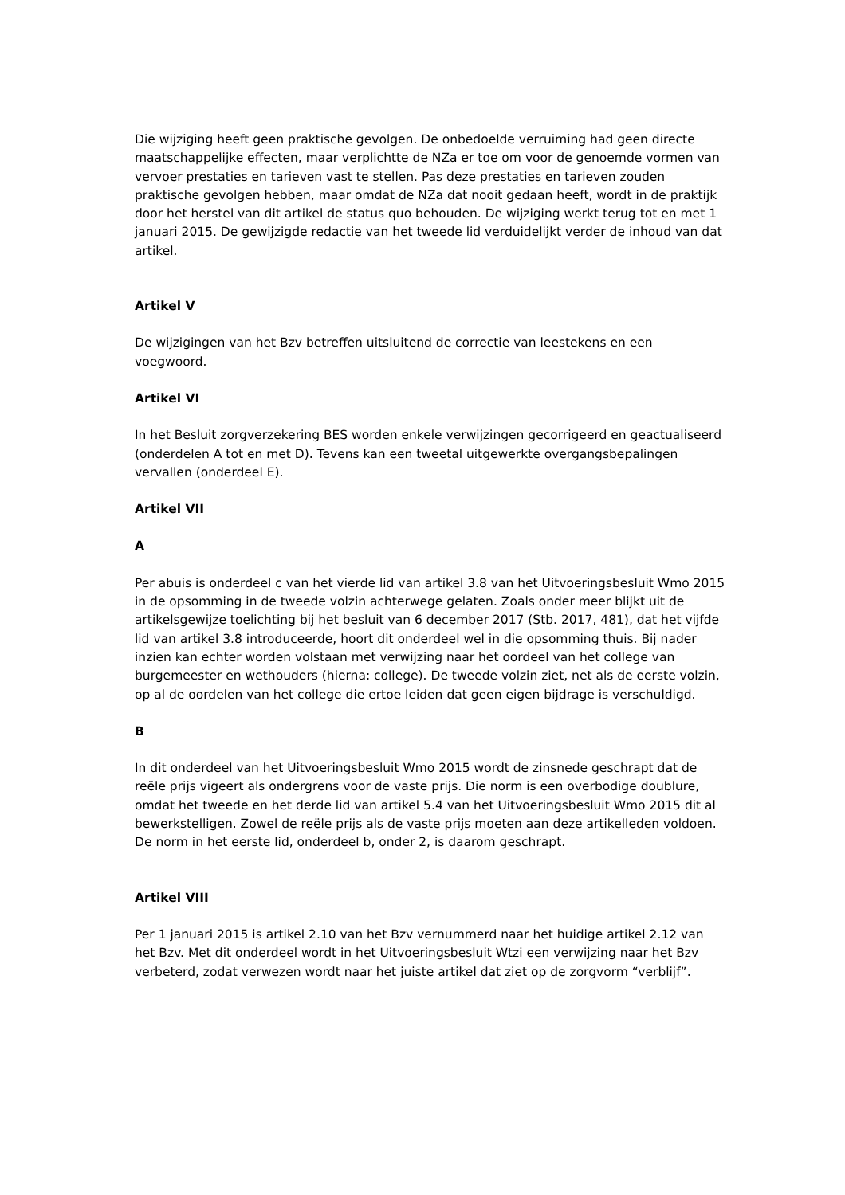Die wijziging heeft geen praktische gevolgen. De onbedoelde verruiming had geen directe maatschappelijke effecten, maar verplichtte de NZa er toe om voor de genoemde vormen van vervoer prestaties en tarieven vast te stellen. Pas deze prestaties en tarieven zouden praktische gevolgen hebben, maar omdat de NZa dat nooit gedaan heeft, wordt in de praktijk door het herstel van dit artikel de status quo behouden. De wijziging werkt terug tot en met 1 januari 2015. De gewijzigde redactie van het tweede lid verduidelijkt verder de inhoud van dat artikel.
Artikel V
De wijzigingen van het Bzv betreffen uitsluitend de correctie van leestekens en een voegwoord.
Artikel VI
In het Besluit zorgverzekering BES worden enkele verwijzingen gecorrigeerd en geactualiseerd (onderdelen A tot en met D). Tevens kan een tweetal uitgewerkte overgangsbepalingen vervallen (onderdeel E).
Artikel VII
A
Per abuis is onderdeel c van het vierde lid van artikel 3.8 van het Uitvoeringsbesluit Wmo 2015 in de opsomming in de tweede volzin achterwege gelaten. Zoals onder meer blijkt uit de artikelsgewijze toelichting bij het besluit van 6 december 2017 (Stb. 2017, 481), dat het vijfde lid van artikel 3.8 introduceerde, hoort dit onderdeel wel in die opsomming thuis. Bij nader inzien kan echter worden volstaan met verwijzing naar het oordeel van het college van burgemeester en wethouders (hierna: college). De tweede volzin ziet, net als de eerste volzin, op al de oordelen van het college die ertoe leiden dat geen eigen bijdrage is verschuldigd.
B
In dit onderdeel van het Uitvoeringsbesluit Wmo 2015 wordt de zinsnede geschrapt dat de reële prijs vigeert als ondergrens voor de vaste prijs. Die norm is een overbodige doublure, omdat het tweede en het derde lid van artikel 5.4 van het Uitvoeringsbesluit Wmo 2015 dit al bewerkstelligen. Zowel de reële prijs als de vaste prijs moeten aan deze artikelleden voldoen. De norm in het eerste lid, onderdeel b, onder 2, is daarom geschrapt.
Artikel VIII
Per 1 januari 2015 is artikel 2.10 van het Bzv vernummerd naar het huidige artikel 2.12 van het Bzv. Met dit onderdeel wordt in het Uitvoeringsbesluit Wtzi een verwijzing naar het Bzv verbeterd, zodat verwezen wordt naar het juiste artikel dat ziet op de zorgvorm “verblijf”.